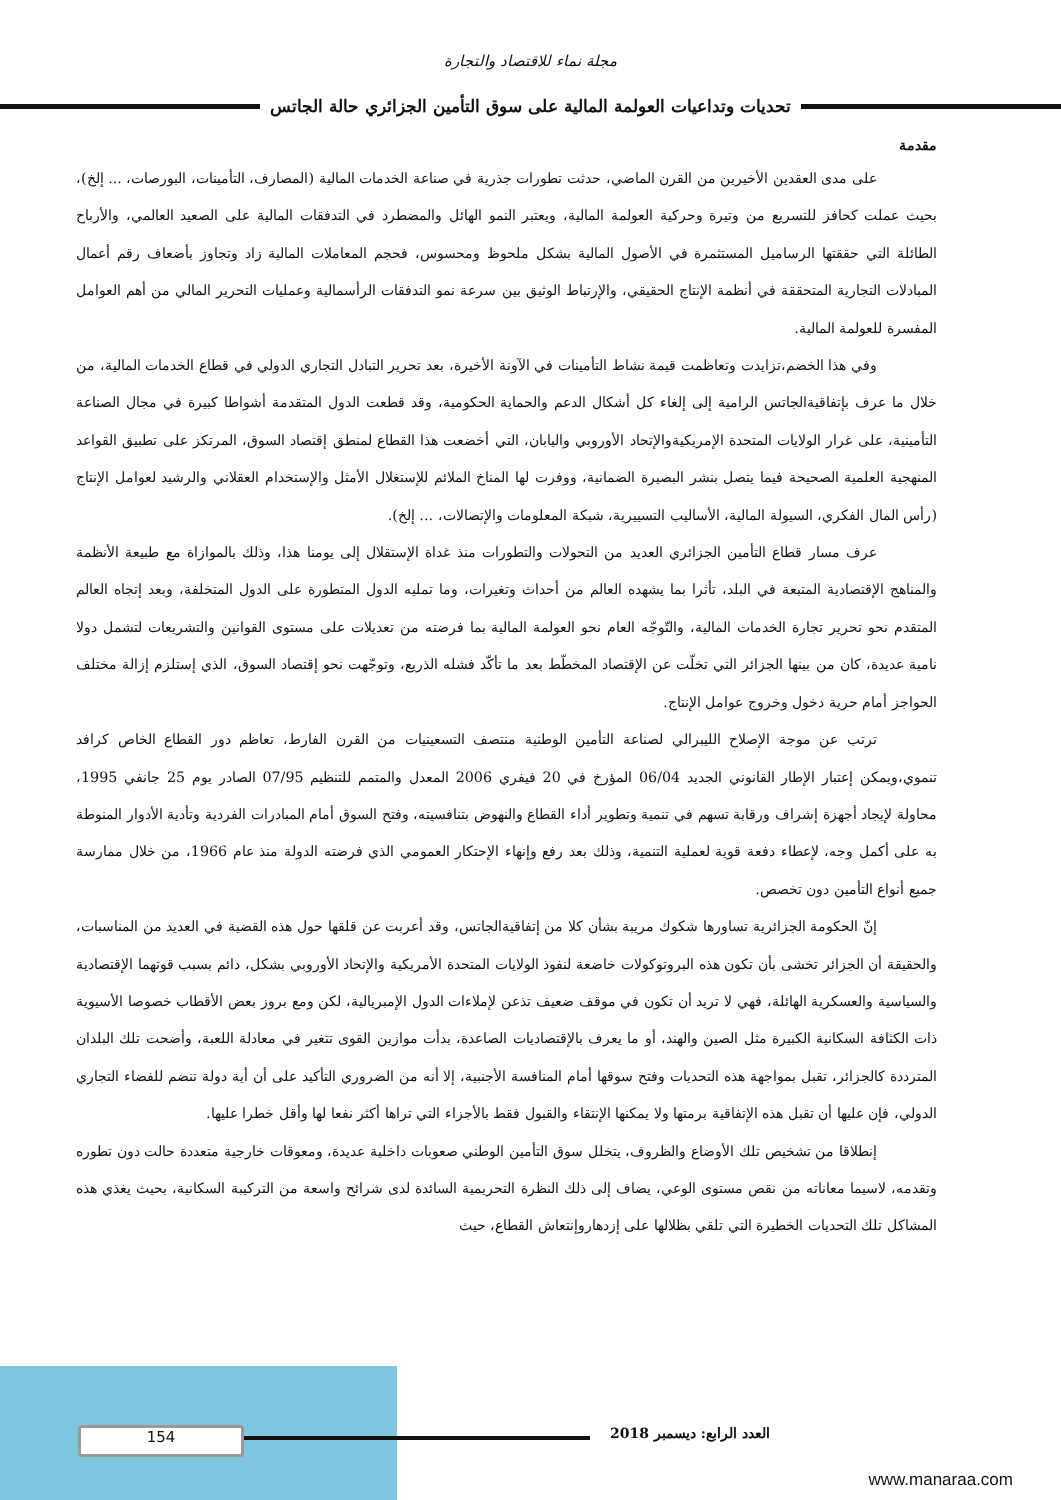مجلة نماء للاقتصاد والتجارة
تحديات وتداعيات العولمة المالية على سوق التأمين الجزائري حالة الجاتس
مقدمة
على مدى العقدين الأخيرين من القرن الماضي، حدثت تطورات جذرية في صناعة الخدمات المالية (المصارف، التأمينات، البورصات، ... إلخ)، بحيث عملت كحافز للتسريع من وتيرة وحركية العولمة المالية، ويعتبر النمو الهائل والمضطرد في التدفقات المالية على الصعيد العالمي، والأرباح الطائلة التي حققتها الرساميل المستثمرة في الأصول المالية بشكل ملحوظ ومحسوس، فحجم المعاملات المالية زاد وتجاوز بأضعاف رقم أعمال المبادلات التجارية المتحققة في أنظمة الإنتاج الحقيقي، والإرتباط الوثيق بين سرعة نمو التدفقات الرأسمالية وعمليات التحرير المالي من أهم العوامل المفسرة للعولمة المالية.
وفي هذا الخضم،تزايدت وتعاظمت قيمة نشاط التأمينات في الآونة الأخيرة، بعد تحرير التبادل التجاري الدولي في قطاع الخدمات المالية، من خلال ما عرف بإتفاقيةالجاتس الرامية إلى إلغاء كل أشكال الدعم والحماية الحكومية، وقد قطعت الدول المتقدمة أشواطا كبيرة في مجال الصناعة التأمينية، على غرار الولايات المتحدة الإمريكيةوالإتحاد الأوروبي واليابان، التي أخضعت هذا القطاع لمنطق إقتصاد السوق، المرتكز على تطبيق القواعد المنهجية العلمية الصحيحة فيما يتصل بنشر البصيرة الضمانية، ووفرت لها المناخ الملائم للإستغلال الأمثل والإستخدام العقلاني والرشيد لعوامل الإنتاج (رأس المال الفكري، السيولة المالية، الأساليب التسييرية، شبكة المعلومات والإتصالات، ... إلخ).
عرف مسار قطاع التأمين الجزائري العديد من التحولات والتطورات منذ غداة الإستقلال إلى يومنا هذا، وذلك بالموازاة مع طبيعة الأنظمة والمناهج الإقتصادية المتبعة في البلد، تأثرا بما يشهده العالم من أحداث وتغيرات، وما تمليه الدول المتطورة على الدول المتخلفة، وبعد إتجاه العالم المتقدم نحو تحرير تجارة الخدمات المالية، والتّوجّه العام نحو العولمة المالية بما فرضته من تعديلات على مستوى القوانين والتشريعات لتشمل دولا نامية عديدة، كان من بينها الجزائر التي تخلّت عن الإقتصاد المخطّط بعد ما تأكّد فشله الذريع، وتوجّهت نحو إقتصاد السوق، الذي إستلزم إزالة مختلف الحواجز أمام حرية دخول وخروج عوامل الإنتاج.
ترتب عن موجة الإصلاح الليبرالي لصناعة التأمين الوطنية منتصف التسعينيات من القرن الفارط، تعاظم دور القطاع الخاص كرافد تنموي،ويمكن إعتبار الإطار القانوني الجديد 06/04 المؤرخ في 20 فيفري 2006 المعدل والمتمم للتنظيم 07/95 الصادر يوم 25 جانفي 1995، محاولة لإيجاد أجهزة إشراف ورقابة تسهم في تنمية وتطوير أداء القطاع والنهوض بتنافسيته، وفتح السوق أمام المبادرات الفردية وتأدية الأدوار المنوطة به على أكمل وجه، لإعطاء دفعة قوية لعملية التنمية، وذلك بعد رفع وإنهاء الإحتكار العمومي الذي فرضته الدولة منذ عام 1966، من خلال ممارسة جميع أنواع التأمين دون تخصص.
إنّ الحكومة الجزائرية تساورها شكوك مريبة بشأن كلا من إتفاقيةالجاتس، وقد أعربت عن قلقها حول هذه القضية في العديد من المناسبات، والحقيقة أن الجزائر تخشى بأن تكون هذه البروتوكولات خاضعة لنفوذ الولايات المتحدة الأمريكية والإتحاد الأوروبي بشكل، دائم بسبب قوتهما الإقتصادية والسياسية والعسكرية الهائلة، فهي لا تريد أن تكون في موقف ضعيف تذعن لإملاءات الدول الإمبريالية، لكن ومع بروز بعض الأقطاب خصوصا الأسيوية ذات الكثافة السكانية الكبيرة مثل الصين والهند، أو ما يعرف بالإقتصاديات الصاعدة، بدأت موازين القوى تتغير في معادلة اللعبة، وأضحت تلك البلدان المترددة كالجزائر، تقبل بمواجهة هذه التحديات وفتح سوقها أمام المنافسة الأجنبية، إلا أنه من الضروري التأكيد على أن أية دولة تنضم للفضاء التجاري الدولي، فإن عليها أن تقبل هذه الإتفاقية برمتها ولا يمكنها الإنتقاء والقبول فقط بالأجزاء التي تراها أكثر نفعا لها وأقل خطرا عليها.
إنطلاقا من تشخيص تلك الأوضاع والظروف، يتخلل سوق التأمين الوطني صعوبات داخلية عديدة، ومعوقات خارجية متعددة حالت دون تطوره وتقدمه، لاسيما معاناته من نقص مستوى الوعي، يضاف إلى ذلك النظرة التحريمية السائدة لدى شرائح واسعة من التركيبة السكانية، بحيث يغذي هذه المشاكل تلك التحديات الخطيرة التي تلقي بظلالها على إزدهاروإنتعاش القطاع، حيث
154 العدد الرابع: ديسمبر 2018
www.manaraa.com